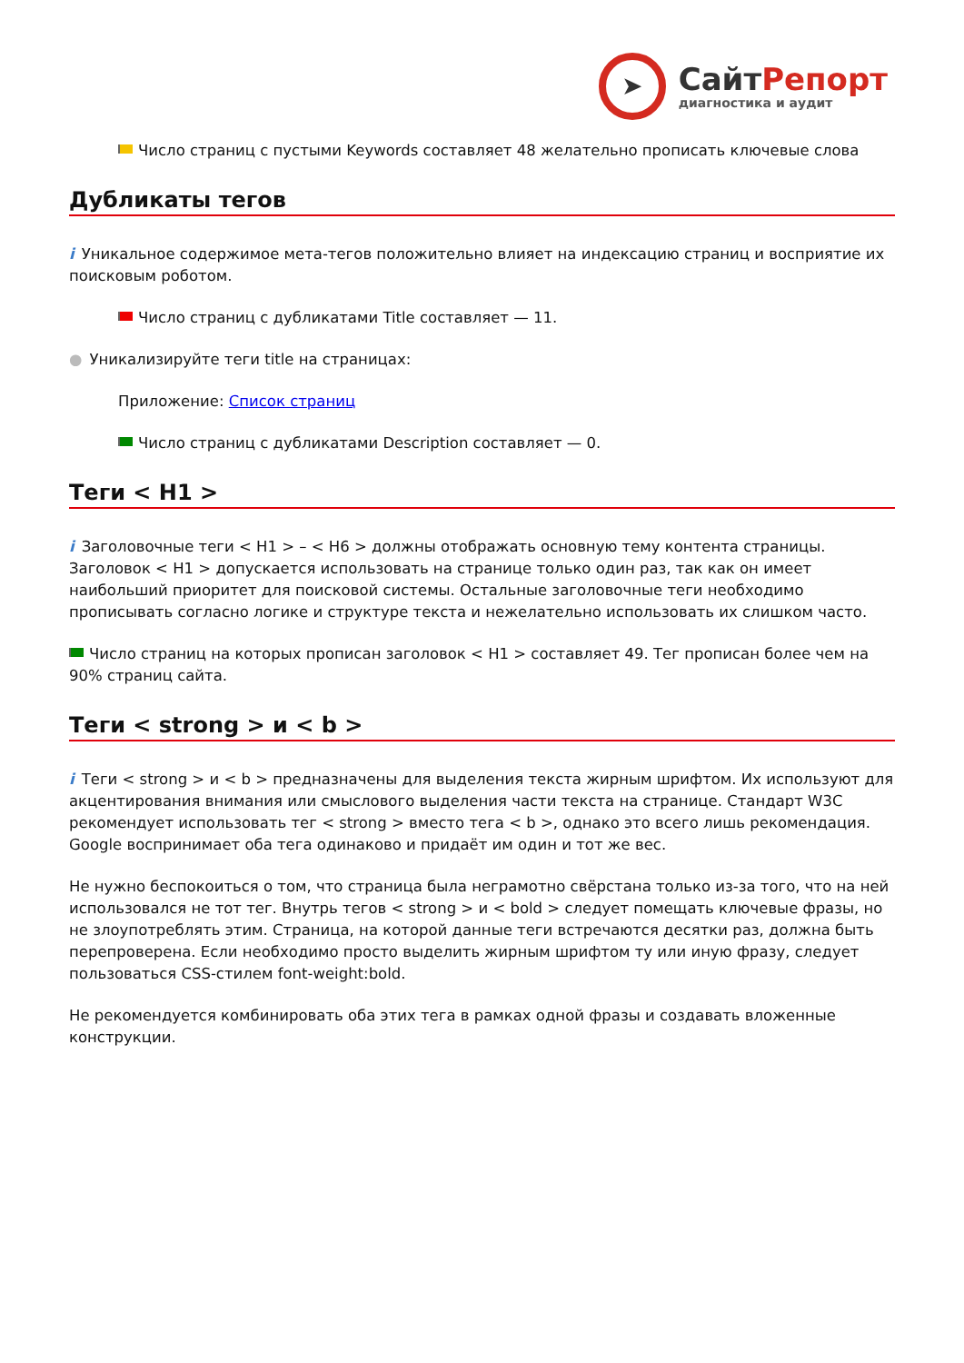➤
СайтРепорт
диагностика и аудит
Число страниц с пустыми Keywords составляет 48 желательно прописать ключевые слова
Дубликаты тегов
i Уникальное содержимое мета-тегов положительно влияет на индексацию страниц и восприятие их поисковым роботом.
Число страниц с дубликатами Title составляет — 11.
● Уникализируйте теги title на страницах:
Приложение: Список страниц
Число страниц с дубликатами Description составляет — 0.
Теги < H1 >
i Заголовочные теги < H1 > – < H6 > должны отображать основную тему контента страницы. Заголовок < H1 > допускается использовать на странице только один раз, так как он имеет наибольший приоритет для поисковой системы. Остальные заголовочные теги необходимо прописывать согласно логике и структуре текста и нежелательно использовать их слишком часто.
Число страниц на которых прописан заголовок < H1 > составляет 49. Тег прописан более чем на 90% страниц сайта.
Теги < strong > и < b >
i Теги < strong > и < b > предназначены для выделения текста жирным шрифтом. Их используют для акцентирования внимания или смыслового выделения части текста на странице. Стандарт W3C рекомендует использовать тег < strong > вместо тега < b >, однако это всего лишь рекомендация. Google воспринимает оба тега одинаково и придаёт им один и тот же вес.
Не нужно беспокоиться о том, что страница была неграмотно свёрстана только из-за того, что на ней использовался не тот тег. Внутрь тегов < strong > и < bold > следует помещать ключевые фразы, но не злоупотреблять этим. Страница, на которой данные теги встречаются десятки раз, должна быть перепроверена. Если необходимо просто выделить жирным шрифтом ту или иную фразу, следует пользоваться CSS-стилем font-weight:bold.
Не рекомендуется комбинировать оба этих тега в рамках одной фразы и создавать вложенные конструкции.